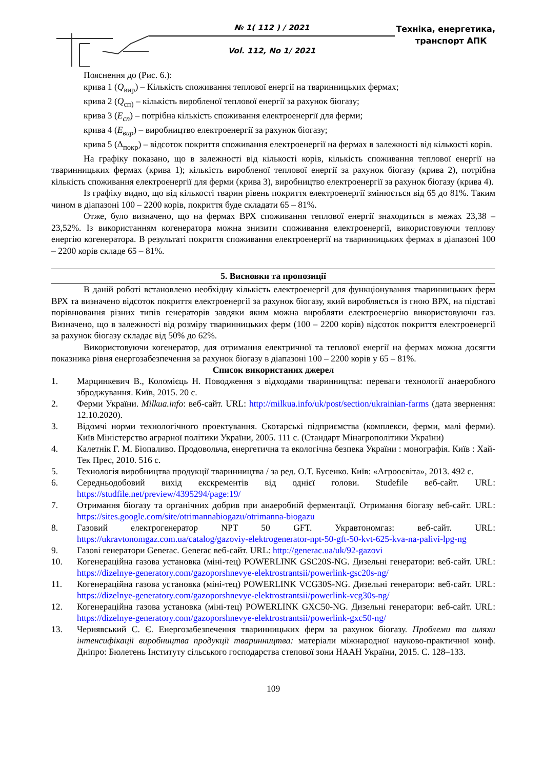№ 1( 112 ) / 2021
Vol. 112, No 1/ 2021
Техніка, енергетика,
транспорт АПК
Пояснення до (Рис. 6.):
крива 1 (Q<sub>вир</sub>) – Кількість споживання теплової енергії на тваринницьких фермах;
крива 2 (Q<sub>сп)</sub> – кількість виробленої теплової енергії за рахунок біогазу;
крива 3 (E<sub>сп</sub>) – потрібна кількість споживання електроенергії для ферми;
крива 4 (E<sub>вир</sub>) – виробництво електроенергії за рахунок біогазу;
крива 5 (Δ<sub>покр</sub>) – відсоток покриття споживання електроенергії на фермах в залежності від кількості корів.
На графіку показано, що в залежності від кількості корів, кількість споживання теплової енергії на тваринницьких фермах (крива 1); кількість виробленої теплової енергії за рахунок біогазу (крива 2), потрібна кількість споживання електроенергії для ферми (крива 3), виробництво електроенергії за рахунок біогазу (крива 4).
Із графіку видно, що від кількості тварин рівень покриття електроенергії змінюється від 65 до 81%. Таким чином в діапазоні 100 – 2200 корів, покриття буде складати 65 – 81%.
Отже, було визначено, що на фермах ВРХ споживання теплової енергії знаходиться в межах 23,38 – 23,52%. Із використанням когенератора можна знизити споживання електроенергії, використовуючи теплову енергію когенератора. В результаті покриття споживання електроенергії на тваринницьких фермах в діапазоні 100 – 2200 корів складе 65 – 81%.
5. Висновки та пропозиції
В даній роботі встановлено необхідну кількість електроенергії для функціонування тваринницьких ферм ВРХ та визначено відсоток покриття електроенергії за рахунок біогазу, який виробляється із гною ВРХ, на підставі порівнювання різних типів генераторів завдяки яким можна виробляти електроенергію використовуючи газ. Визначено, що в залежності від розміру тваринницьких ферм (100 – 2200 корів) відсоток покриття електроенергії за рахунок біогазу складає від 50% до 62%.
Використовуючи когенератор, для отримання електричної та теплової енергії на фермах можна досягти показника рівня енергозабезпечення за рахунок біогазу в діапазоні 100 – 2200 корів у 65 – 81%.
Список використаних джерел
1. Марцинкевич В., Коломієць Н. Поводження з відходами тваринництва: переваги технології анаеробного зброджування. Київ, 2015. 20 с.
2. Ферми України. Milkua.info: веб-сайт. URL: http://milkua.info/uk/post/section/ukrainian-farms (дата звернення: 12.10.2020).
3. Відомчі норми технологічного проектування. Скотарські підприємства (комплекси, ферми, малі ферми). Київ Міністерство аграрної політики України, 2005. 111 с. (Стандарт Мінагрополітики України)
4. Калетнік Г. М. Біопаливо. Продовольча, енергетична та екологічна безпека України : монографія. Київ : Хай-Тек Прес, 2010. 516 с.
5. Технологія виробництва продукції тваринництва / за ред. О.Т. Бусенко. Київ: «Агроосвіта», 2013. 492 с.
6. Середньодобовий вихід екскрементів від однієї голови. Studefile веб-сайт. URL: https://studfile.net/preview/4395294/page:19/
7. Отримання біогазу та органічних добрив при анаеробній ферментації. Отримання біогазу веб-сайт. URL: https://sites.google.com/site/otrimannabiogazu/otrimanna-biogazu
8. Газовий електрогенератор NPT 50 GFT. Укравтономгаз: веб-сайт. URL: https://ukravtonomgaz.com.ua/catalog/gazoviy-elektrogenerator-npt-50-gft-50-kvt-625-kva-na-palivi-lpg-ng
9. Газові генератори Generac. Generac веб-сайт. URL: http://generac.ua/uk/92-gazovi
10. Когенераційна газова установка (міні-тец) POWERLINK GSC20S-NG. Дизельні генератори: веб-сайт. URL: https://dizelnye-generatory.com/gazoporshnevye-elektrostrantsii/powerlink-gsc20s-ng/
11. Когенераційна газова установка (міні-тец) POWERLINK VCG30S-NG. Дизельні генератори: веб-сайт. URL: https://dizelnye-generatory.com/gazoporshnevye-elektrostrantsii/powerlink-vcg30s-ng/
12. Когенераційна газова установка (міні-тец) POWERLINK GXC50-NG. Дизельні генератори: веб-сайт. URL: https://dizelnye-generatory.com/gazoporshnevye-elektrostrantsii/powerlink-gxc50-ng/
13. Чернявський С. Є. Енергозабезпечення тваринницьких ферм за рахунок біогазу. Проблеми та шляхи інтенсифікації виробництва продукції тваринництва: матеріали міжнародної науково-практичної конф. Дніпро: Бюлетень Інституту сільського господарства степової зони НААН України, 2015. С. 128–133.
109